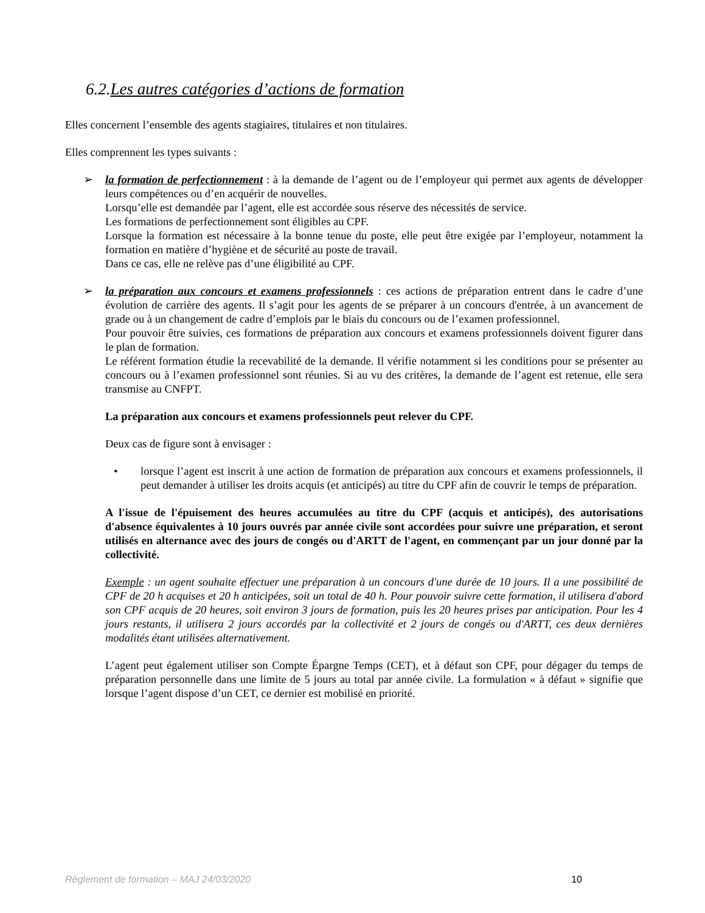6.2.Les autres catégories d’actions de formation
Elles concernent l’ensemble des agents stagiaires, titulaires et non titulaires.
Elles comprennent les types suivants :
➢ la formation de perfectionnement : à la demande de l’agent ou de l’employeur qui permet aux agents de développer leurs compétences ou d’en acquérir de nouvelles.
Lorsqu’elle est demandée par l’agent, elle est accordée sous réserve des nécessités de service.
Les formations de perfectionnement sont éligibles au CPF.
Lorsque la formation est nécessaire à la bonne tenue du poste, elle peut être exigée par l’employeur, notamment la formation en matière d’hygiène et de sécurité au poste de travail.
Dans ce cas, elle ne relève pas d’une éligibilité au CPF.
➢ la préparation aux concours et examens professionnels : ces actions de préparation entrent dans le cadre d’une évolution de carrière des agents. Il s’agit pour les agents de se préparer à un concours d'entrée, à un avancement de grade ou à un changement de cadre d’emplois par le biais du concours ou de l’examen professionnel.
Pour pouvoir être suivies, ces formations de préparation aux concours et examens professionnels doivent figurer dans le plan de formation.
Le référent formation étudie la recevabilité de la demande. Il vérifie notamment si les conditions pour se présenter au concours ou à l’examen professionnel sont réunies. Si au vu des critères, la demande de l’agent est retenue, elle sera transmise au CNFPT.
La préparation aux concours et examens professionnels peut relever du CPF.
Deux cas de figure sont à envisager :
• lorsque l’agent est inscrit à une action de formation de préparation aux concours et examens professionnels, il peut demander à utiliser les droits acquis (et anticipés) au titre du CPF afin de couvrir le temps de préparation.
A l'issue de l'épuisement des heures accumulées au titre du CPF (acquis et anticipés), des autorisations d'absence équivalentes à 10 jours ouvrés par année civile sont accordées pour suivre une préparation, et seront utilisés en alternance avec des jours de congés ou d'ARTT de l'agent, en commençant par un jour donné par la collectivité.
Exemple : un agent souhaite effectuer une préparation à un concours d'une durée de 10 jours. Il a une possibilité de CPF de 20 h acquises et 20 h anticipées, soit un total de 40 h. Pour pouvoir suivre cette formation, il utilisera d'abord son CPF acquis de 20 heures, soit environ 3 jours de formation, puis les 20 heures prises par anticipation. Pour les 4 jours restants, il utilisera 2 jours accordés par la collectivité et 2 jours de congés ou d'ARTT, ces deux dernières modalités étant utilisées alternativement.
L’agent peut également utiliser son Compte Épargne Temps (CET), et à défaut son CPF, pour dégager du temps de préparation personnelle dans une limite de 5 jours au total par année civile. La formulation « à défaut » signifie que lorsque l’agent dispose d’un CET, ce dernier est mobilisé en priorité.
Règlement de formation – MAJ 24/03/2020 10